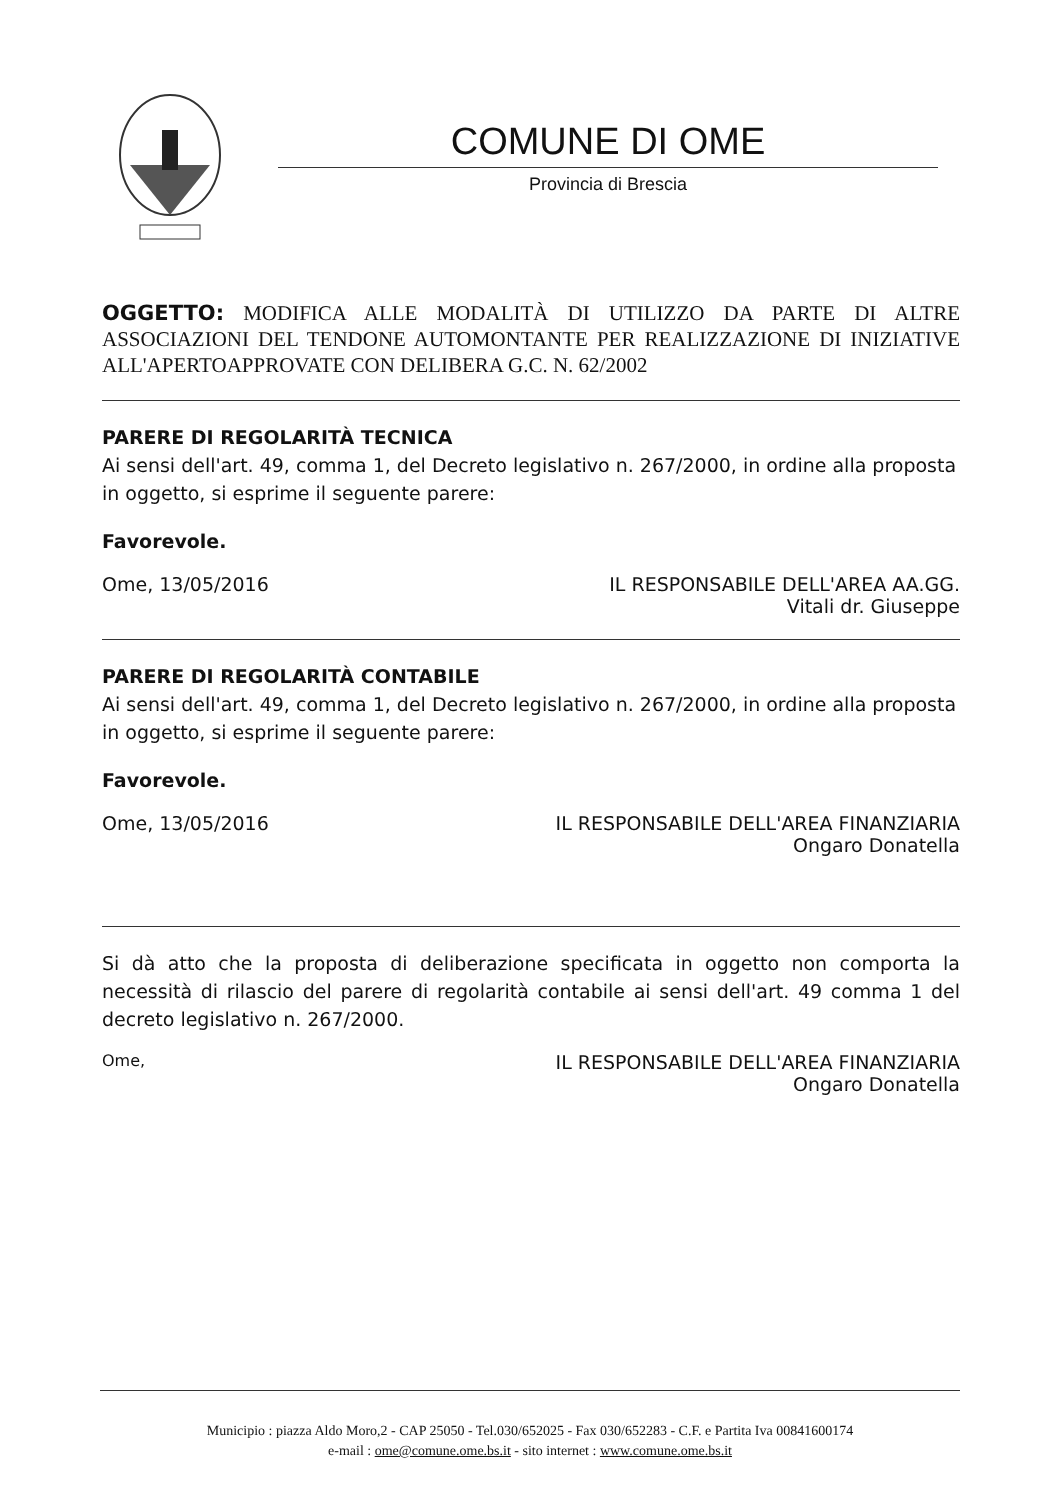COMUNE DI OME
Provincia di Brescia
OGGETTO: MODIFICA ALLE MODALITÀ DI UTILIZZO DA PARTE DI ALTRE ASSOCIAZIONI DEL TENDONE AUTOMONTANTE PER REALIZZAZIONE DI INIZIATIVE ALL'APERTOAPPROVATE CON DELIBERA G.C. N. 62/2002
PARERE DI REGOLARITÀ TECNICA
Ai sensi dell'art. 49, comma 1, del Decreto legislativo n. 267/2000, in ordine alla proposta in oggetto, si esprime il seguente parere:
Favorevole.
Ome, 13/05/2016 IL RESPONSABILE DELL'AREA AA.GG.
Vitali dr. Giuseppe
PARERE DI REGOLARITÀ CONTABILE
Ai sensi dell'art. 49, comma 1, del Decreto legislativo n. 267/2000, in ordine alla proposta in oggetto, si esprime il seguente parere:
Favorevole.
Ome, 13/05/2016 IL RESPONSABILE DELL'AREA FINANZIARIA
Ongaro Donatella
Si dà atto che la proposta di deliberazione specificata in oggetto non comporta la necessità di rilascio del parere di regolarità contabile ai sensi dell'art. 49 comma 1 del decreto legislativo n. 267/2000.
Ome, IL RESPONSABILE DELL'AREA FINANZIARIA
Ongaro Donatella
Municipio : piazza Aldo Moro,2 - CAP 25050 - Tel.030/652025 - Fax 030/652283 - C.F. e Partita Iva 00841600174
e-mail : ome@comune.ome.bs.it - sito internet : www.comune.ome.bs.it